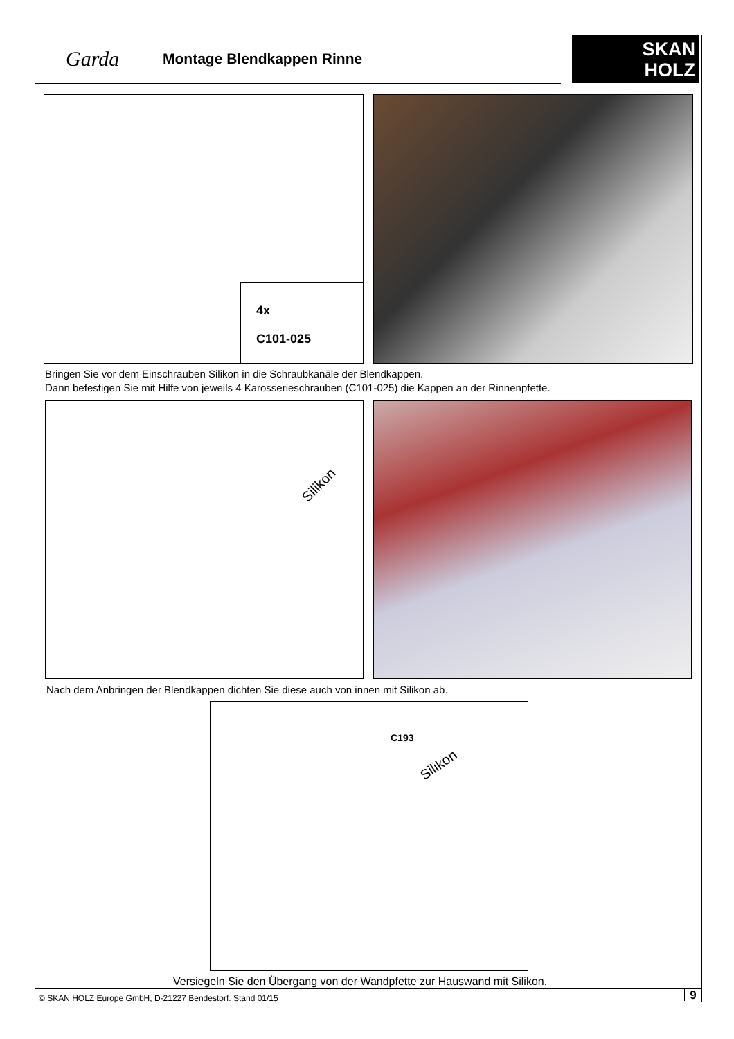Garda
Montage Blendkappen Rinne
SKAN
HOLZ
4x
C101-025
Bringen Sie vor dem Einschrauben Silikon in die Schraubkanäle der Blendkappen.
Dann befestigen Sie mit Hilfe von jeweils 4 Karosserieschrauben (C101-025) die Kappen an der Rinnenpfette.
Silikon
Nach dem Anbringen der Blendkappen dichten Sie diese auch von innen mit Silikon ab.
C193
Silikon
Versiegeln Sie den Übergang von der Wandpfette zur Hauswand mit Silikon.
© SKAN HOLZ Europe GmbH, D-21227 Bendestorf. Stand 01/15
9